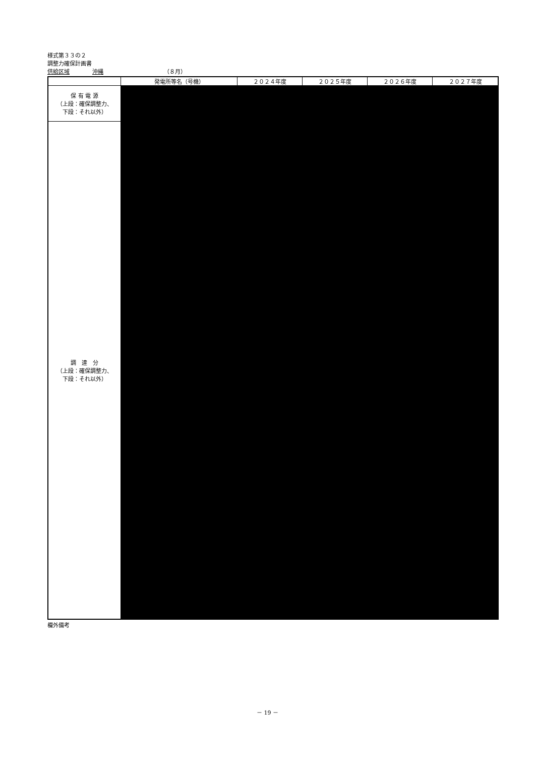様式第３３の２
調整力確保計画書
供給区域 沖縄 （８月）
| | 発電所等名（号機） | ２０２４年度 | ２０２５年度 | ２０２６年度 | ２０２７年度 |
| --- | --- | --- | --- | --- | --- |
| 保 有 電 源 （上段：確保調整力、 下段：それ以外） | | | | | |
| 調 達 分 （上段：確保調整力、 下段：それ以外） | | | | | |
欄外備考
－ 19 －